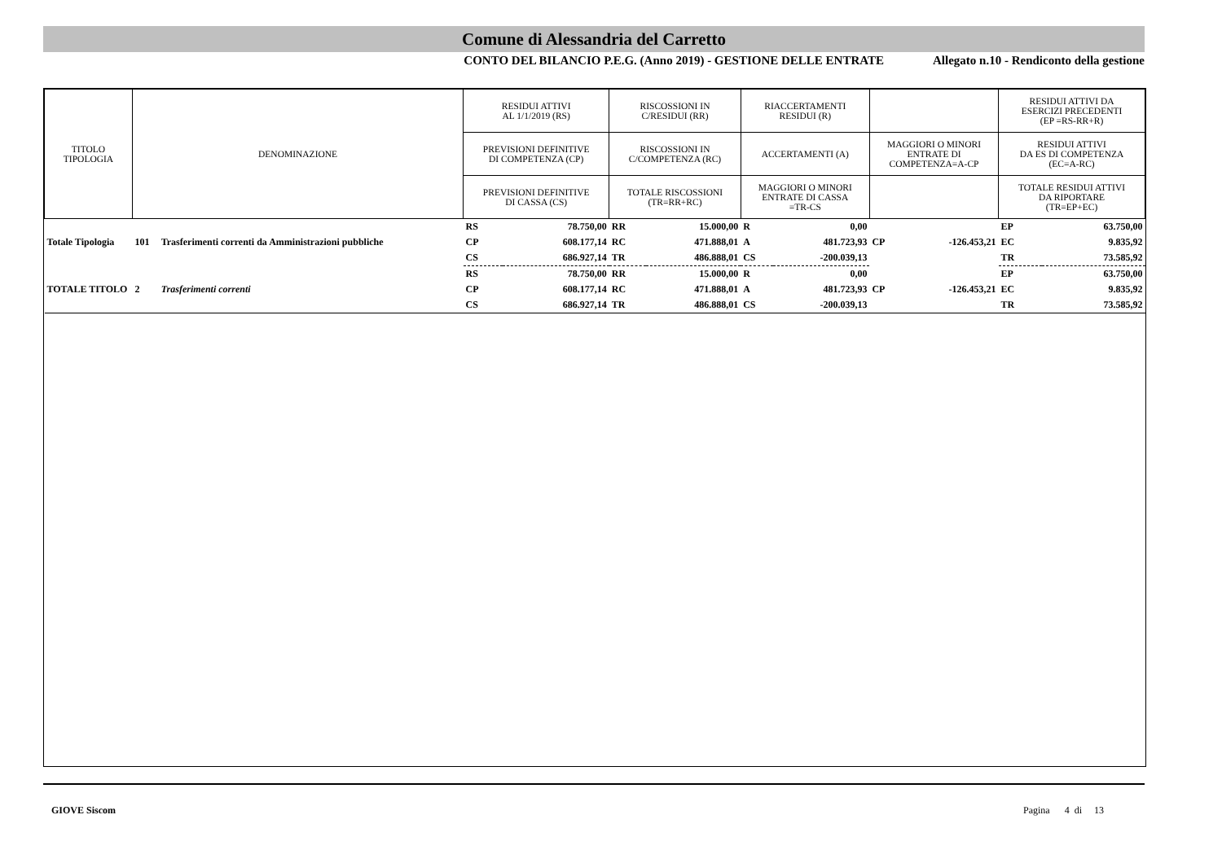Comune di Alessandria del Carretto
CONTO DEL BILANCIO P.E.G. (Anno 2019) - GESTIONE DELLE ENTRATE Allegato n.10 - Rendiconto della gestione
| TITOLO TIPOLOGIA | DENOMINAZIONE | | RESIDUI ATTIVI AL 1/1/2019 (RS) | | RISCOSSIONI IN C/RESIDUI (RR) | | RIACCERTAMENTI RESIDUI (R) | | | | RESIDUI ATTIVI DA ESERCIZI PRECEDENTI (EP =RS-RR+R) | |
| --- | --- | --- | --- | --- | --- | --- | --- | --- | --- | --- | --- | --- |
| | | | PREVISIONI DEFINITIVE DI COMPETENZA (CP) | | RISCOSSIONI IN C/COMPETENZA (RC) | | ACCERTAMENTI (A) | | MAGGIORI O MINORI ENTRATE DI COMPETENZA=A-CP | | RESIDUI ATTIVI DA ES DI COMPETENZA (EC=A-RC) | |
| | | | PREVISIONI DEFINITIVE DI CASSA (CS) | | TOTALE RISCOSSIONI (TR=RR+RC) | | MAGGIORI O MINORI ENTRATE DI CASSA =TR-CS | | | | TOTALE RESIDUI ATTIVI DA RIPORTARE (TR=EP+EC) | |
| Totale Tipologia | 101 | Trasferimenti correnti da Amministrazioni pubbliche | RS | 78.750,00 | RR | 15.000,00 | R | 0,00 | CP | -126.453,21 | EP | 63.750,00 |
| | | | CP | 608.177,14 | RC | 471.888,01 | A | 481.723,93 | | | EC | 9.835,92 |
| | | | CS | 686.927,14 | TR | 486.888,01 | CS | -200.039,13 | | | TR | 73.585,92 |
| TOTALE TITOLO | 2 | Trasferimenti correnti | RS | 78.750,00 | RR | 15.000,00 | R | 0,00 | | | EP | 63.750,00 |
| | | | CP | 608.177,14 | RC | 471.888,01 | A | 481.723,93 | CP | -126.453,21 | EC | 9.835,92 |
| | | | CS | 686.927,14 | TR | 486.888,01 | CS | -200.039,13 | | | TR | 73.585,92 |
GIOVE Siscom Pagina 4 di 13